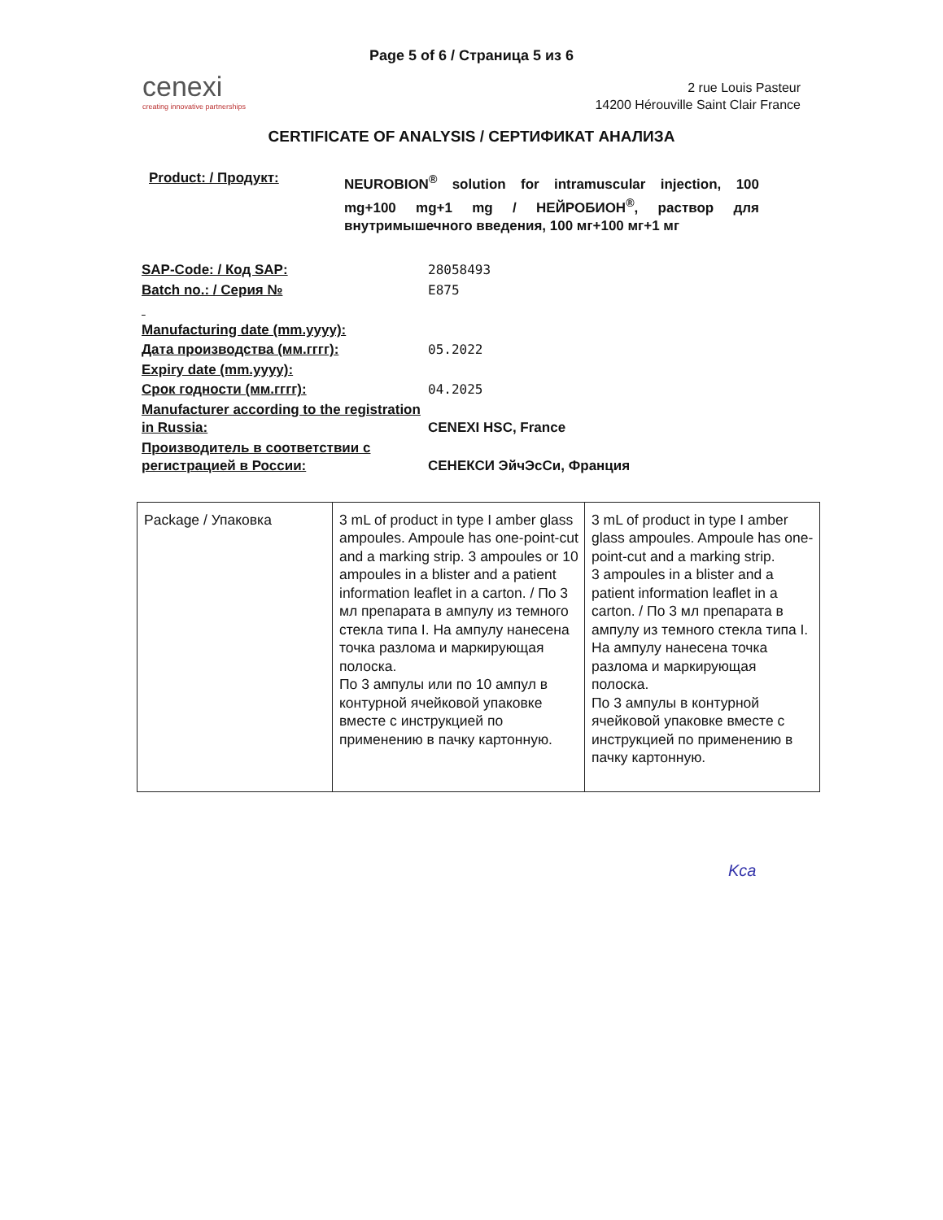Page 5 of 6 / Страница 5 из 6
cenexi
creating innovative partnerships
2 rue Louis Pasteur
14200 Hérouville Saint Clair France
CERTIFICATE OF ANALYSIS / СЕРТИФИКАТ АНАЛИЗА
Product: / Продукт:
NEUROBION<sup>®</sup> solution for intramuscular injection, 100 mg+100 mg+1 mg / НЕЙРОБИОН<sup>®</sup>, раствор для внутримышечного введения, 100 мг+100 мг+1 мг
| SAP-Code: / Код SAP: | 28058493 |
| Batch no.: / Серия № | E875 |
| Manufacturing date (mm.yyyy): | |
| Дата производства (мм.гггг): | 05.2022 |
| Expiry date (mm.yyyy): | |
| Срок годности (мм.гггг): | 04.2025 |
| Manufacturer according to the registration in Russia: | CENEXI HSC, France |
| Производитель в соответствии с регистрацией в России: | СЕНЕКСИ ЭйчЭсСи, Франция |
| Package / Упаковка | 3 mL of product in type I amber glass ampoules. Ampoule has one-point-cut and a marking strip. 3 ampoules or 10 ampoules in a blister and a patient information leaflet in a carton. / По 3 мл препарата в ампулу из темного стекла типа I. На ампулу нанесена точка разлома и маркирующая полоска. По 3 ампулы или по 10 ампул в контурной ячейковой упаковке вместе с инструкцией по применению в пачку картонную. | 3 mL of product in type I amber glass ampoules. Ampoule has one-point-cut and a marking strip. 3 ampoules in a blister and a patient information leaflet in a carton. / По 3 мл препарата в ампулу из темного стекла типа I. На ампулу нанесена точка разлома и маркирующая полоска. По 3 ампулы в контурной ячейковой упаковке вместе с инструкцией по применению в пачку картонную. |
Kca